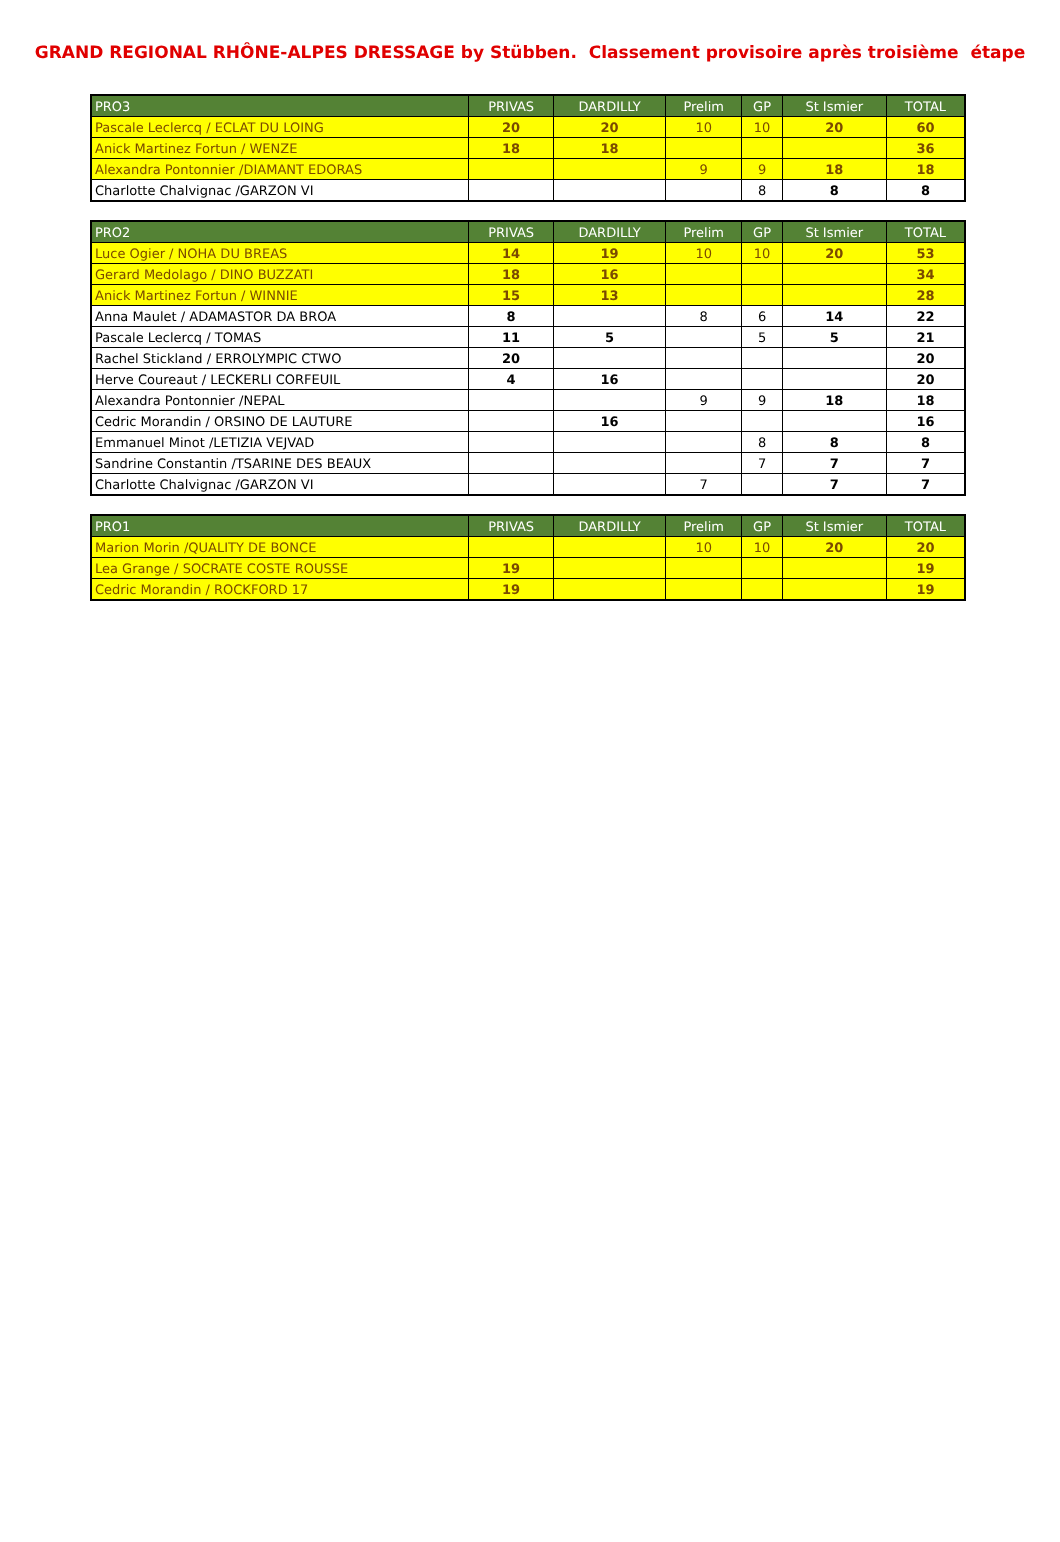GRAND REGIONAL RHÔNE-ALPES DRESSAGE by Stübben. Classement provisoire après troisième étape
| PRO3 | PRIVAS | DARDILLY | Prelim | GP | St Ismier | TOTAL |
| --- | --- | --- | --- | --- | --- | --- |
| Pascale Leclercq / ECLAT DU LOING | 20 | 20 | 10 | 10 | 20 | 60 |
| Anick Martinez Fortun / WENZE | 18 | 18 | | | | 36 |
| Alexandra Pontonnier /DIAMANT EDORAS | | | 9 | 9 | 18 | 18 |
| Charlotte Chalvignac /GARZON VI | | | | 8 | 8 | 8 |
| PRO2 | PRIVAS | DARDILLY | Prelim | GP | St Ismier | TOTAL |
| --- | --- | --- | --- | --- | --- | --- |
| Luce Ogier / NOHA DU BREAS | 14 | 19 | 10 | 10 | 20 | 53 |
| Gerard Medolago / DINO BUZZATI | 18 | 16 | | | | 34 |
| Anick Martinez Fortun / WINNIE | 15 | 13 | | | | 28 |
| Anna Maulet / ADAMASTOR DA BROA | 8 | | 8 | 6 | 14 | 22 |
| Pascale Leclercq / TOMAS | 11 | 5 | | 5 | 5 | 21 |
| Rachel Stickland / ERROLYMPIC CTWO | 20 | | | | | 20 |
| Herve Coureaut / LECKERLI CORFEUIL | 4 | 16 | | | | 20 |
| Alexandra Pontonnier /NEPAL | | | 9 | 9 | 18 | 18 |
| Cedric Morandin / ORSINO DE LAUTURE | | 16 | | | | 16 |
| Emmanuel Minot /LETIZIA VEJVAD | | | | 8 | 8 | 8 |
| Sandrine Constantin /TSARINE DES BEAUX | | | | 7 | 7 | 7 |
| Charlotte Chalvignac /GARZON VI | | | 7 | | 7 | 7 |
| PRO1 | PRIVAS | DARDILLY | Prelim | GP | St Ismier | TOTAL |
| --- | --- | --- | --- | --- | --- | --- |
| Marion Morin /QUALITY DE BONCE | | | 10 | 10 | 20 | 20 |
| Lea Grange / SOCRATE COSTE ROUSSE | 19 | | | | | 19 |
| Cedric Morandin / ROCKFORD 17 | 19 | | | | | 19 |